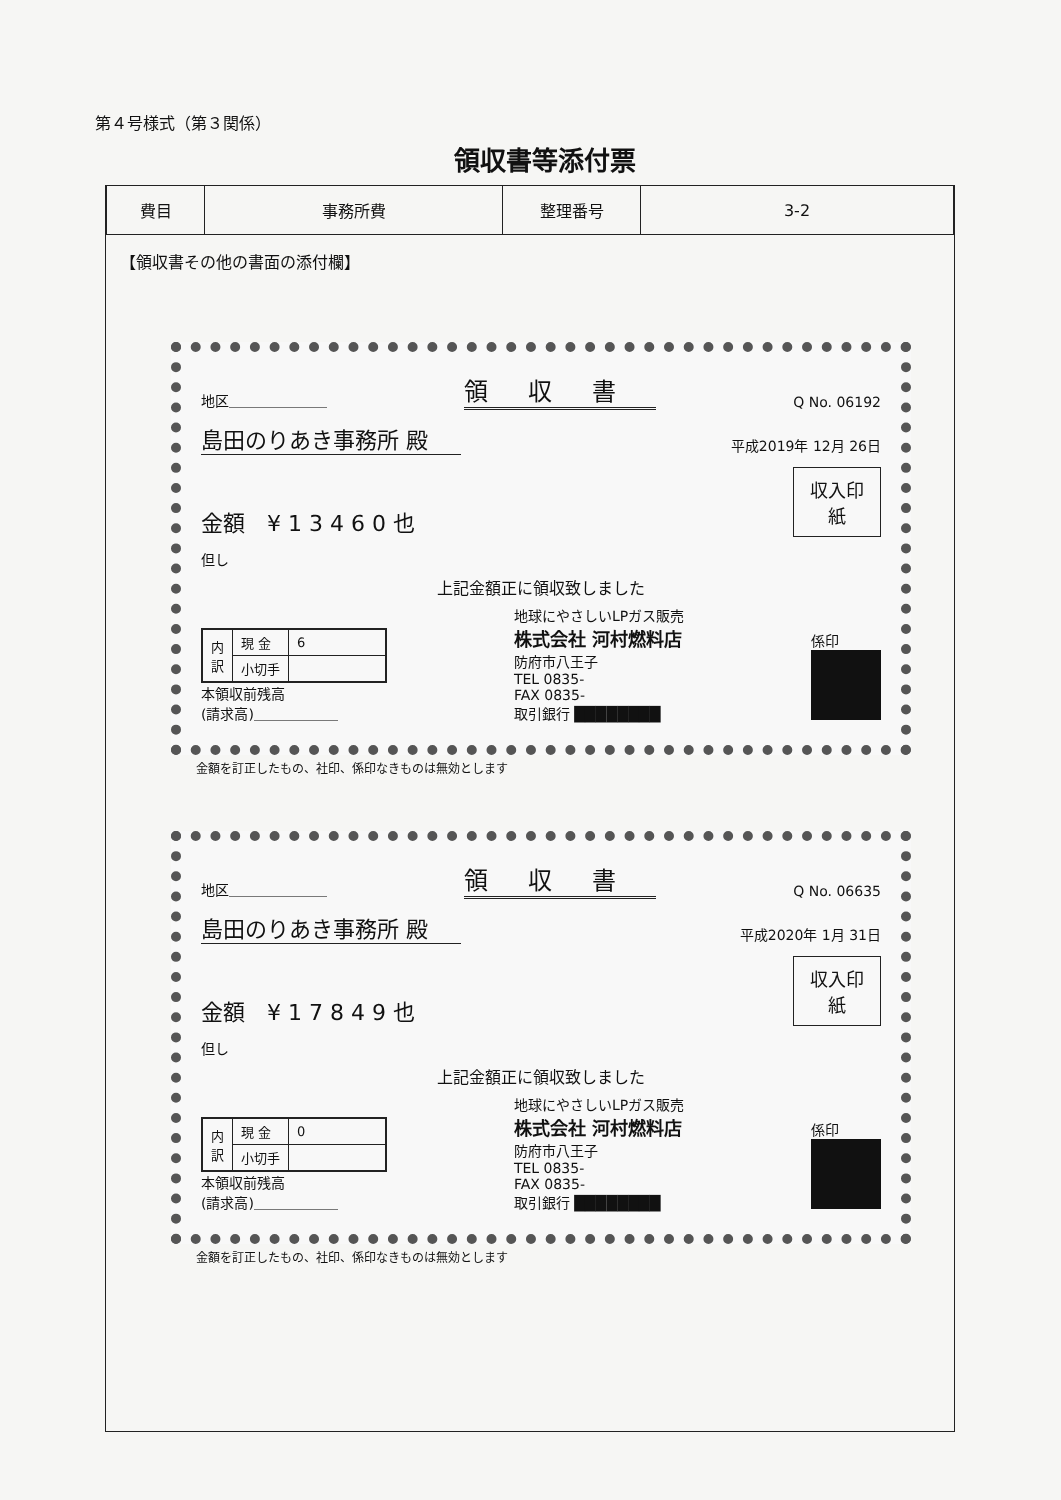第４号様式（第３関係）
領収書等添付票
| 費目 | 事務所費 | 整理番号 | 3-2 |
【領収書その他の書面の添付欄】
地区＿＿＿＿＿＿＿ 領収書 Q No. 06192
島田のりあき事務所 殿 平成2019年 12月 26日
金額　¥ 1 3 4 6 0 也 収入印紙
但し
上記金額正に領収致しました
| 内 訳 | 現 金 | 6 |
| | 小切手 | |
本領収前残高
(請求高)＿＿＿＿＿＿
地球にやさしいLPガス販売
株式会社 河村燃料店
防府市八王子
TEL 0835-
FAX 0835-
取引銀行 ████████
係印
金額を訂正したもの、社印、係印なきものは無効とします
地区＿＿＿＿＿＿＿ 領収書 Q No. 06635
島田のりあき事務所 殿 平成2020年 1月 31日
金額　¥ 1 7 8 4 9 也 収入印紙
但し
上記金額正に領収致しました
| 内 訳 | 現 金 | 0 |
| | 小切手 | |
本領収前残高
(請求高)＿＿＿＿＿＿
地球にやさしいLPガス販売
株式会社 河村燃料店
防府市八王子
TEL 0835-
FAX 0835-
取引銀行 ████████
係印
金額を訂正したもの、社印、係印なきものは無効とします